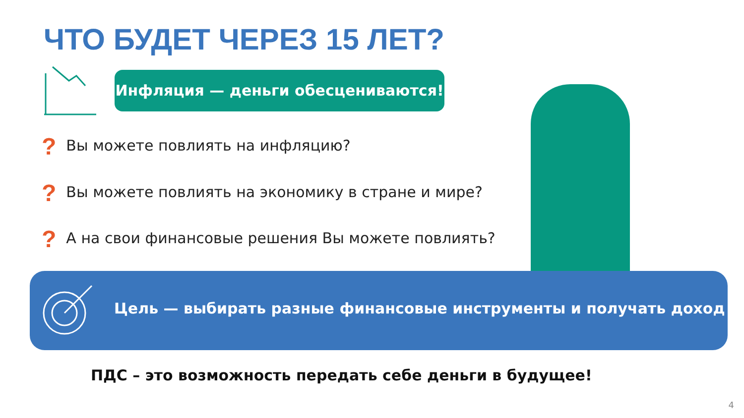ЧТО БУДЕТ ЧЕРЕЗ 15 ЛЕТ?
Инфляция — деньги обесцениваются!
? Вы можете повлиять на инфляцию?
? Вы можете повлиять на экономику в стране и мире?
? А на свои финансовые решения Вы можете повлиять?
Цель — выбирать разные финансовые инструменты и получать доход
ПДС – это возможность передать себе деньги в будущее!
4